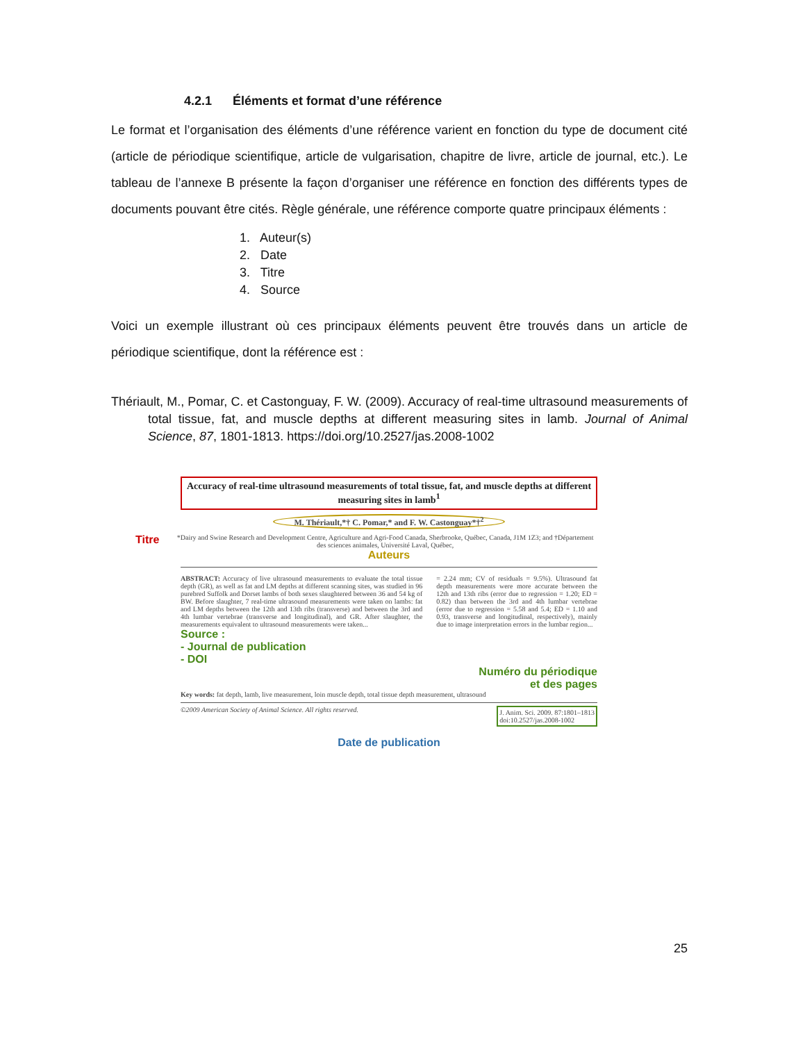4.2.1 Éléments et format d’une référence
Le format et l’organisation des éléments d’une référence varient en fonction du type de document cité (article de périodique scientifique, article de vulgarisation, chapitre de livre, article de journal, etc.). Le tableau de l’annexe B présente la façon d’organiser une référence en fonction des différents types de documents pouvant être cités. Règle générale, une référence comporte quatre principaux éléments :
1. Auteur(s)
2. Date
3. Titre
4. Source
Voici un exemple illustrant où ces principaux éléments peuvent être trouvés dans un article de périodique scientifique, dont la référence est :
Thériault, M., Pomar, C. et Castonguay, F. W. (2009). Accuracy of real-time ultrasound measurements of total tissue, fat, and muscle depths at different measuring sites in lamb. Journal of Animal Science, 87, 1801-1813. https://doi.org/10.2527/jas.2008-1002
Accuracy of real-time ultrasound measurements of total tissue, fat, and muscle depths at different measuring sites in lamb<sup>1</sup>
M. Thériault,*† C. Pomar,* and F. W. Castonguay*†<sup>2</sup>
Titre *Dairy and Swine Research and Development Centre, Agriculture and Agri-Food Canada, Sherbrooke, Québec, Canada, J1M 1Z3; and †Département des sciences animales, Université Laval, Québec,
Auteurs
ABSTRACT: Accuracy of live ultrasound measurements to evaluate the total tissue depth (GR), as well as fat and LM depths at different scanning sites, was studied in 96 purebred Suffolk and Dorset lambs of both sexes slaughtered between 36 and 54 kg of BW. Before slaughter, 7 real-time ultrasound measurements were taken on lambs: fat and LM depths between the 12th and 13th ribs (transverse) and between the 3rd and 4th lumbar vertebrae (transverse and longitudinal), and GR. After slaughter, the measurements equivalent to ultrasound measurements were taken...
= 2.24 mm; CV of residuals = 9.5%). Ultrasound fat depth measurements were more accurate between the 12th and 13th ribs (error due to regression = 1.20; ED = 0.82) than between the 3rd and 4th lumbar vertebrae (error due to regression = 5.58 and 5.4; ED = 1.10 and 0.93, transverse and longitudinal, respectively), mainly due to image interpretation errors in the lumbar region...
Source :
- Journal de publication
- DOI
Numéro du périodique
et des pages
Key words: fat depth, lamb, live measurement, loin muscle depth, total tissue depth measurement, ultrasound
©2009 American Society of Animal Science. All rights reserved. J. Anim. Sci. 2009. 87:1801–1813
doi:10.2527/jas.2008-1002
Date de publication
25